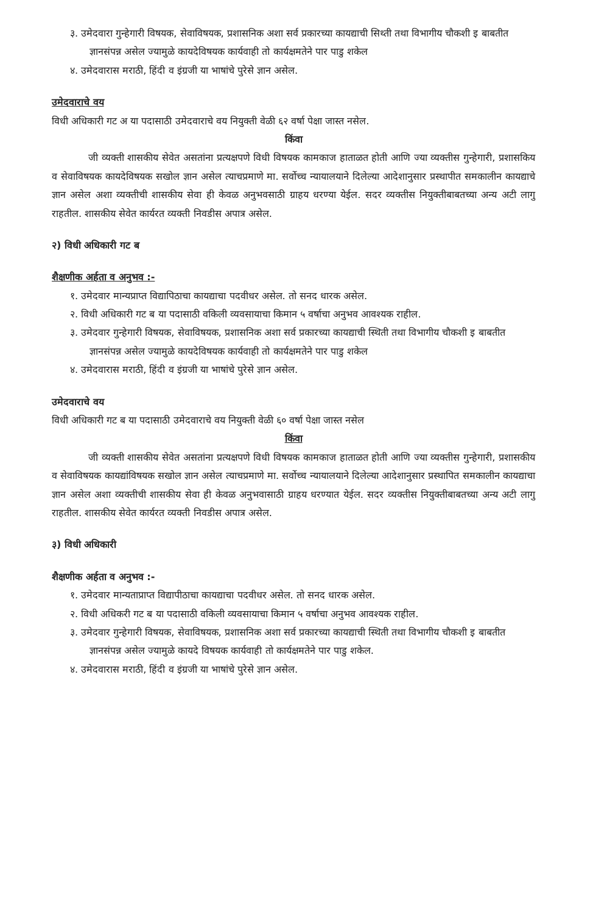३. उमेदवारा गुन्हेगारी विषयक, सेवाविषयक, प्रशासनिक अशा सर्व प्रकारच्या कायद्याची सिथ्ती तथा विभागीय चौकशी इ बाबतीत ज्ञानसंपन्न असेल ज्यामुळे कायदेविषयक कार्यवाही तो कार्यक्षमतेने पार पाडु शकेल
४. उमेदवारास मराठी, हिंदी व इंग्रजी या भाषांचे पुरेसे ज्ञान असेल.
उमेदवाराचे वय
विधी अधिकारी गट अ या पदासाठी उमेदवाराचे वय नियुक्ती वेळी ६२ वर्षा पेक्षा जास्त नसेल.
किंवा
जी व्यक्ती शासकीय सेवेत असतांना प्रत्यक्षपणे विधी विषयक कामकाज हाताळत होती आणि ज्या व्यक्तीस गुन्हेगारी, प्रशासकिय व सेवाविषयक कायदेविषयक सखोल ज्ञान असेल त्याचप्रमाणे मा. सर्वोच्च न्यायालयाने दिलेल्या आदेशानुसार प्रस्थापीत समकालीन कायद्याचे ज्ञान असेल अशा व्यक्तीची शासकीय सेवा ही केवळ अनुभवसाठी ग्राहय धरण्या येईल. सदर व्यक्तीस नियुक्तीबाबतच्या अन्य अटी लागु राहतील. शासकीय सेवेत कार्यरत व्यक्ती निवडीस अपात्र असेल.
२) विधी अधिकारी गट ब
शैक्षणीक अर्हता व अनुभव :-
१. उमेदवार मान्यप्राप्त विद्यापिठाचा कायद्याचा पदवीधर असेल. तो सनद धारक असेल.
२. विधी अधिकारी गट ब या पदासाठी वकिली व्यवसायाचा किमान ५ वर्षाचा अनुभव आवश्यक राहील.
३. उमेदवार गुन्हेगारी विषयक, सेवाविषयक, प्रशासनिक अशा सर्व प्रकारच्या कायद्याची स्थिती तथा विभागीय चौकशी इ बाबतीत ज्ञानसंपन्न असेल ज्यामुळे कायदेविषयक कार्यवाही तो कार्यक्षमतेने पार पाडु शकेल
४. उमेदवारास मराठी, हिंदी व इंग्रजी या भाषांचे पुरेसे ज्ञान असेल.
उमेदवाराचे वय
विधी अधिकारी गट ब या पदासाठी उमेदवाराचे वय नियुक्ती वेळी ६० वर्षा पेक्षा जास्त नसेल
किंवा
जी व्यक्ती शासकीय सेवेत असतांना प्रत्यक्षपणे विधी विषयक कामकाज हाताळत होती आणि ज्या व्यक्तीस गुन्हेगारी, प्रशासकीय व सेवाविषयक कायद्यांविषयक सखोल ज्ञान असेल त्याचप्रमाणे मा. सर्वोच्च न्यायालयाने दिलेल्या आदेशानुसार प्रस्थापित समकालीन कायद्याचा ज्ञान असेल अशा व्यक्तीची शासकीय सेवा ही केवळ अनुभवासाठी ग्राहय धरण्यात येईल. सदर व्यक्तीस नियुक्तीबाबतच्या अन्य अटी लागु राहतील. शासकीय सेवेत कार्यरत व्यक्ती निवडीस अपात्र असेल.
३) विधी अधिकारी
शैक्षणीक अर्हता व अनुभव :-
१. उमेदवार मान्यताप्राप्त विद्यापीठाचा कायद्याचा पदवीधर असेल. तो सनद धारक असेल.
२. विधी अधिकरी गट ब या पदासाठी वकिली व्यवसायाचा किमान ५ वर्षाचा अनुभव आवश्यक राहील.
३. उमेदवार गुन्हेगारी विषयक, सेवाविषयक, प्रशासनिक अशा सर्व प्रकारच्या कायद्याची स्थिती तथा विभागीय चौकशी इ बाबतीत ज्ञानसंपन्न असेल ज्यामुळे कायदे विषयक कार्यवाही तो कार्यक्षमतेने पार पाडु शकेल.
४. उमेदवारास मराठी, हिंदी व इंग्रजी या भाषांचे पुरेसे ज्ञान असेल.